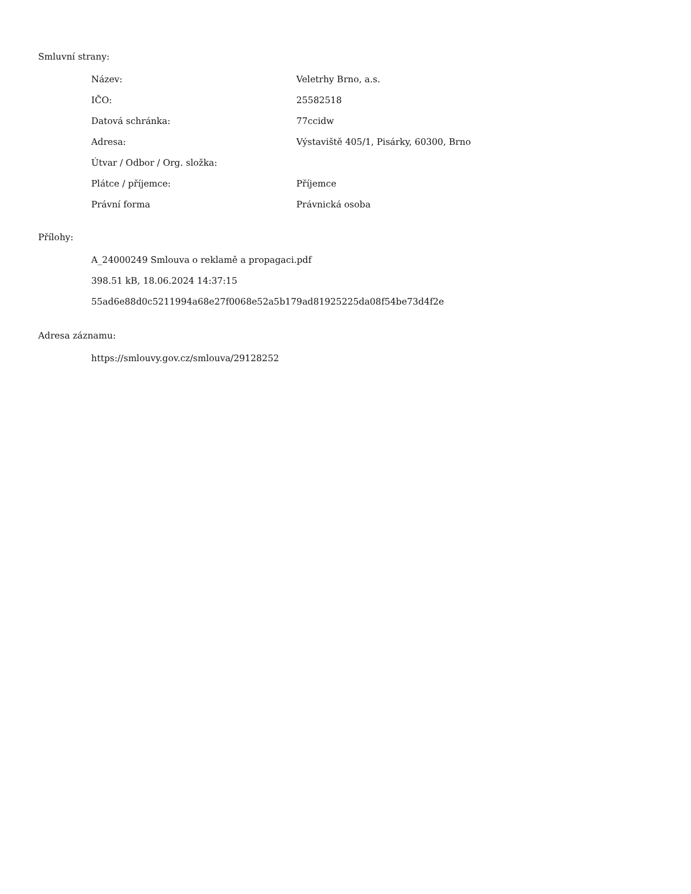Smluvní strany:
| Název: | Veletrhy Brno, a.s. |
| IČO: | 25582518 |
| Datová schránka: | 77ccidw |
| Adresa: | Výstaviště 405/1, Pisárky, 60300, Brno |
| Útvar / Odbor / Org. složka: | |
| Plátce / příjemce: | Příjemce |
| Právní forma | Právnická osoba |
Přílohy:
A_24000249 Smlouva o reklamě a propagaci.pdf
398.51 kB, 18.06.2024 14:37:15
55ad6e88d0c5211994a68e27f0068e52a5b179ad81925225da08f54be73d4f2e
Adresa záznamu:
https://smlouvy.gov.cz/smlouva/29128252